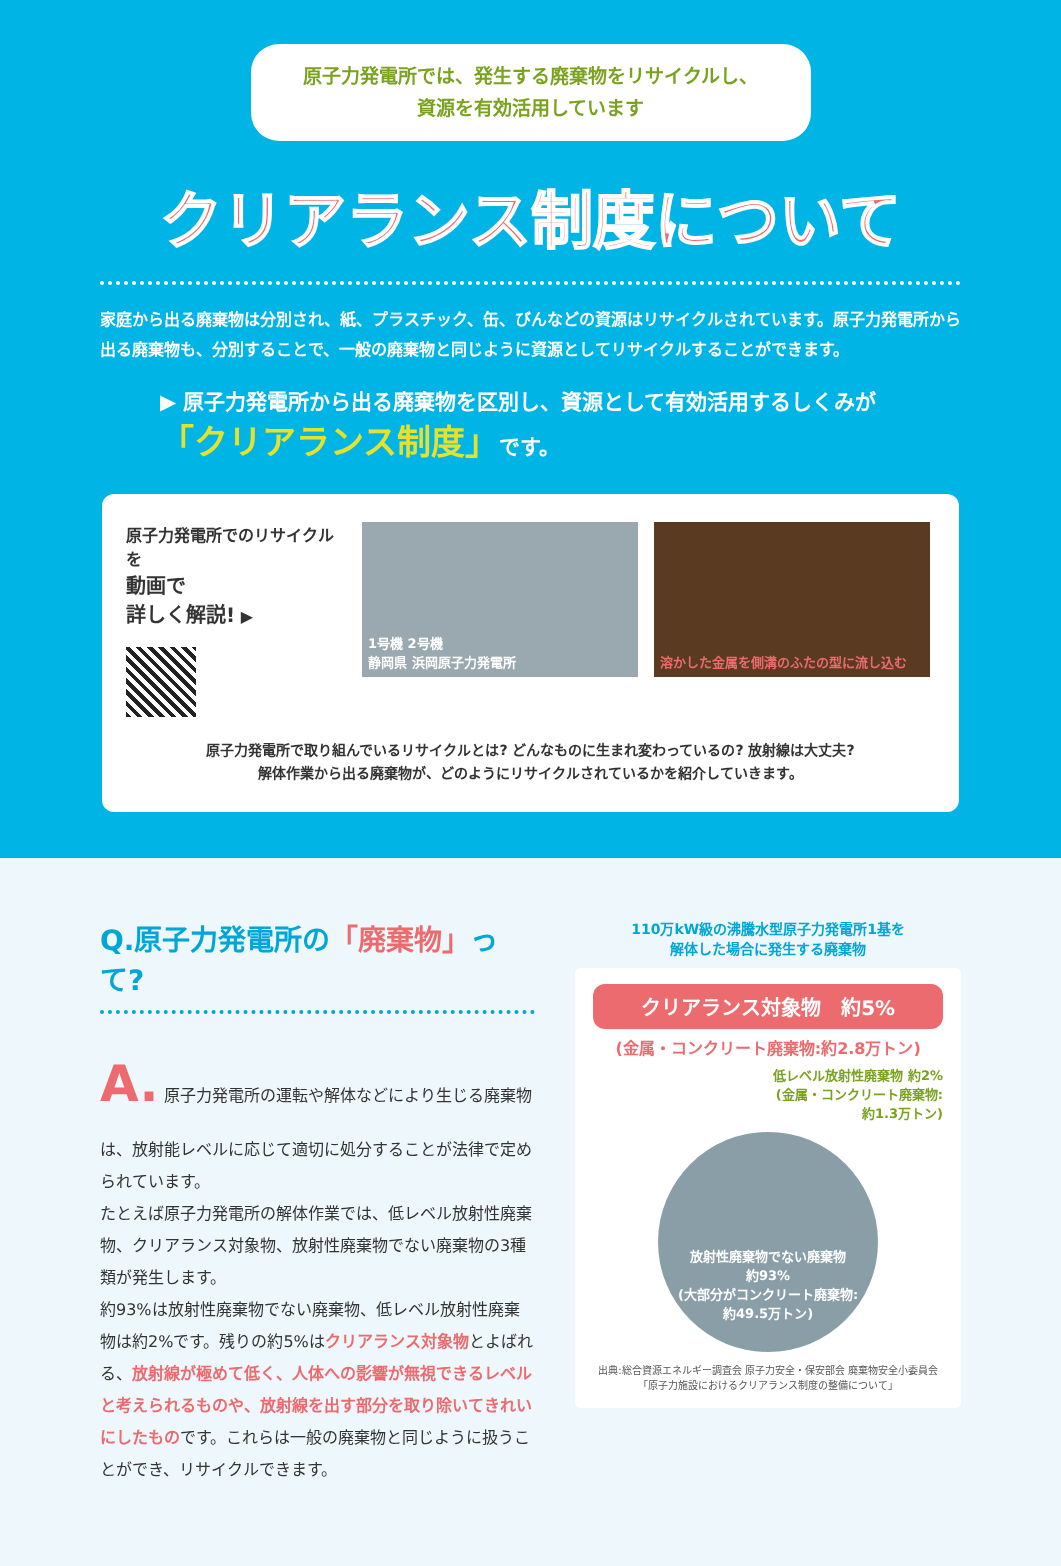原子力発電所では、発生する廃棄物をリサイクルし、
資源を有効活用しています
クリアランス制度について
家庭から出る廃棄物は分別され、紙、プラスチック、缶、びんなどの資源はリサイクルされています。原子力発電所から出る廃棄物も、分別することで、一般の廃棄物と同じように資源としてリサイクルすることができます。
▶ 原子力発電所から出る廃棄物を区別し、資源として有効活用するしくみが
「クリアランス制度」です。
原子力発電所でのリサイクルを
動画で
詳しく解説! ▶
1号機 2号機
静岡県 浜岡原子力発電所
溶かした金属を側溝のふたの型に流し込む
原子力発電所で取り組んでいるリサイクルとは? どんなものに生まれ変わっているの? 放射線は大丈夫?
解体作業から出る廃棄物が、どのようにリサイクルされているかを紹介していきます。
Q.原子力発電所の「廃棄物」って?
A. 原子力発電所の運転や解体などにより生じる廃棄物は、放射能レベルに応じて適切に処分することが法律で定められています。
たとえば原子力発電所の解体作業では、低レベル放射性廃棄物、クリアランス対象物、放射性廃棄物でない廃棄物の3種類が発生します。
約93%は放射性廃棄物でない廃棄物、低レベル放射性廃棄物は約2%です。残りの約5%はクリアランス対象物とよばれる、放射線が極めて低く、人体への影響が無視できるレベルと考えられるものや、放射線を出す部分を取り除いてきれいにしたものです。これらは一般の廃棄物と同じように扱うことができ、リサイクルできます。
110万kW級の沸騰水型原子力発電所1基を
解体した場合に発生する廃棄物
クリアランス対象物　約5%
(金属・コンクリート廃棄物:約2.8万トン)
低レベル放射性廃棄物 約2%
(金属・コンクリート廃棄物:
約1.3万トン)
放射性廃棄物でない廃棄物
約93%
(大部分がコンクリート廃棄物:
約49.5万トン)
出典:総合資源エネルギー調査会 原子力安全・保安部会 廃棄物安全小委員会
「原子力施設におけるクリアランス制度の整備について」